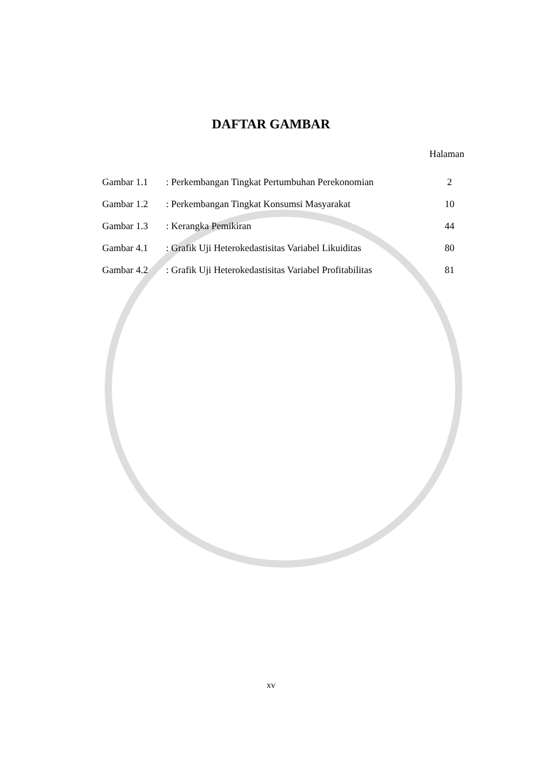DAFTAR GAMBAR
Halaman
| Gambar 1.1 | : Perkembangan Tingkat Pertumbuhan Perekonomian | 2 |
| Gambar 1.2 | : Perkembangan Tingkat Konsumsi Masyarakat | 10 |
| Gambar 1.3 | : Kerangka Pemikiran | 44 |
| Gambar 4.1 | : Grafik Uji Heterokedastisitas Variabel Likuiditas | 80 |
| Gambar 4.2 | : Grafik Uji Heterokedastisitas Variabel Profitabilitas | 81 |
xv